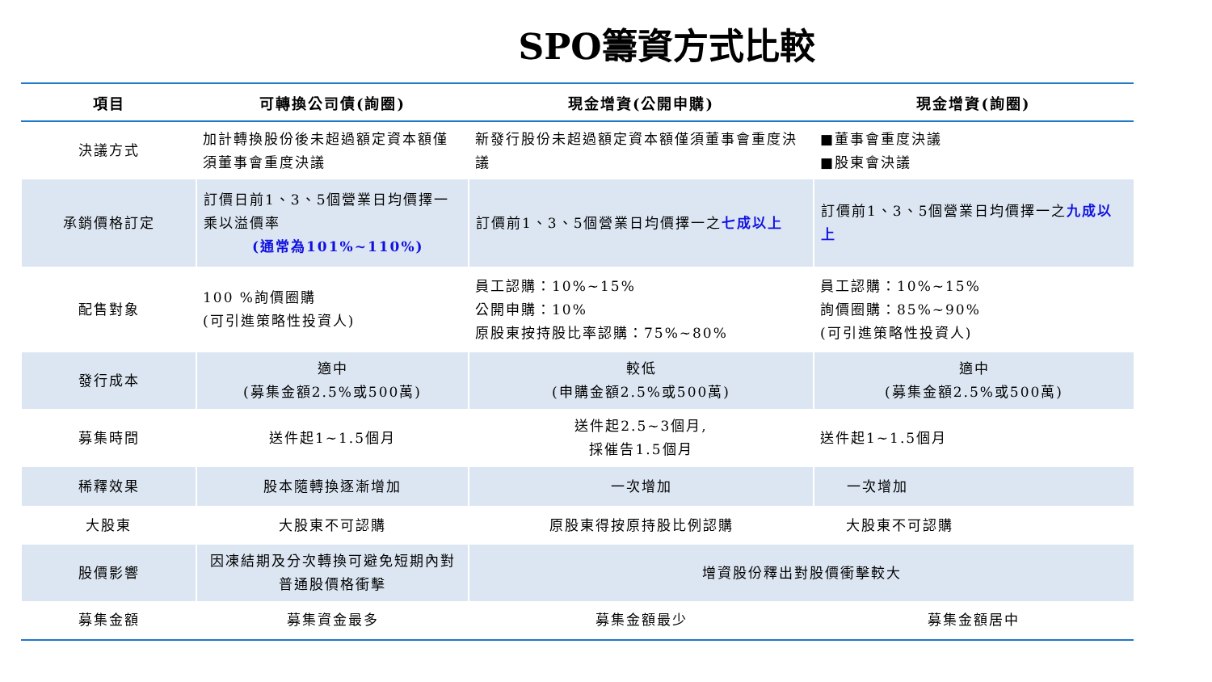SPO籌資方式比較
| 項目 | 可轉換公司債(詢圈) | 現金增資(公開申購) | 現金增資(詢圈) |
| --- | --- | --- | --- |
| 決議方式 | 加計轉換股份後未超過額定資本額僅須董事會重度決議 | 新發行股份未超過額定資本額僅須董事會重度決議 | ■董事會重度決議 ■股東會決議 |
| 承銷價格訂定 | 訂價日前1、3、5個營業日均價擇一乘以溢價率 (通常為101%~110%) | 訂價前1、3、5個營業日均價擇一之 七成以上 | 訂價前1、3、5個營業日均價擇一之 九成以上 |
| 配售對象 | 100 %詢價圈購 (可引進策略性投資人) | 員工認購：10%~15% 公開申購：10% 原股東按持股比率認購：75%~80% | 員工認購：10%~15% 詢價圈購：85%~90% (可引進策略性投資人) |
| 發行成本 | 適中 (募集金額2.5%或500萬) | 較低 (申購金額2.5%或500萬) | 適中 (募集金額2.5%或500萬) |
| 募集時間 | 送件起1~1.5個月 | 送件起2.5~3個月, 採催告1.5個月 | 送件起1~1.5個月 |
| 稀釋效果 | 股本隨轉換逐漸增加 | 一次增加 | 一次增加 |
| 大股東 | 大股東不可認購 | 原股東得按原持股比例認購 | 大股東不可認購 |
| 股價影響 | 因凍結期及分次轉換可避免短期內對普通股價格衝擊 | 增資股份釋出對股價衝擊較大 | |
| 募集金額 | 募集資金最多 | 募集金額最少 | 募集金額居中 |